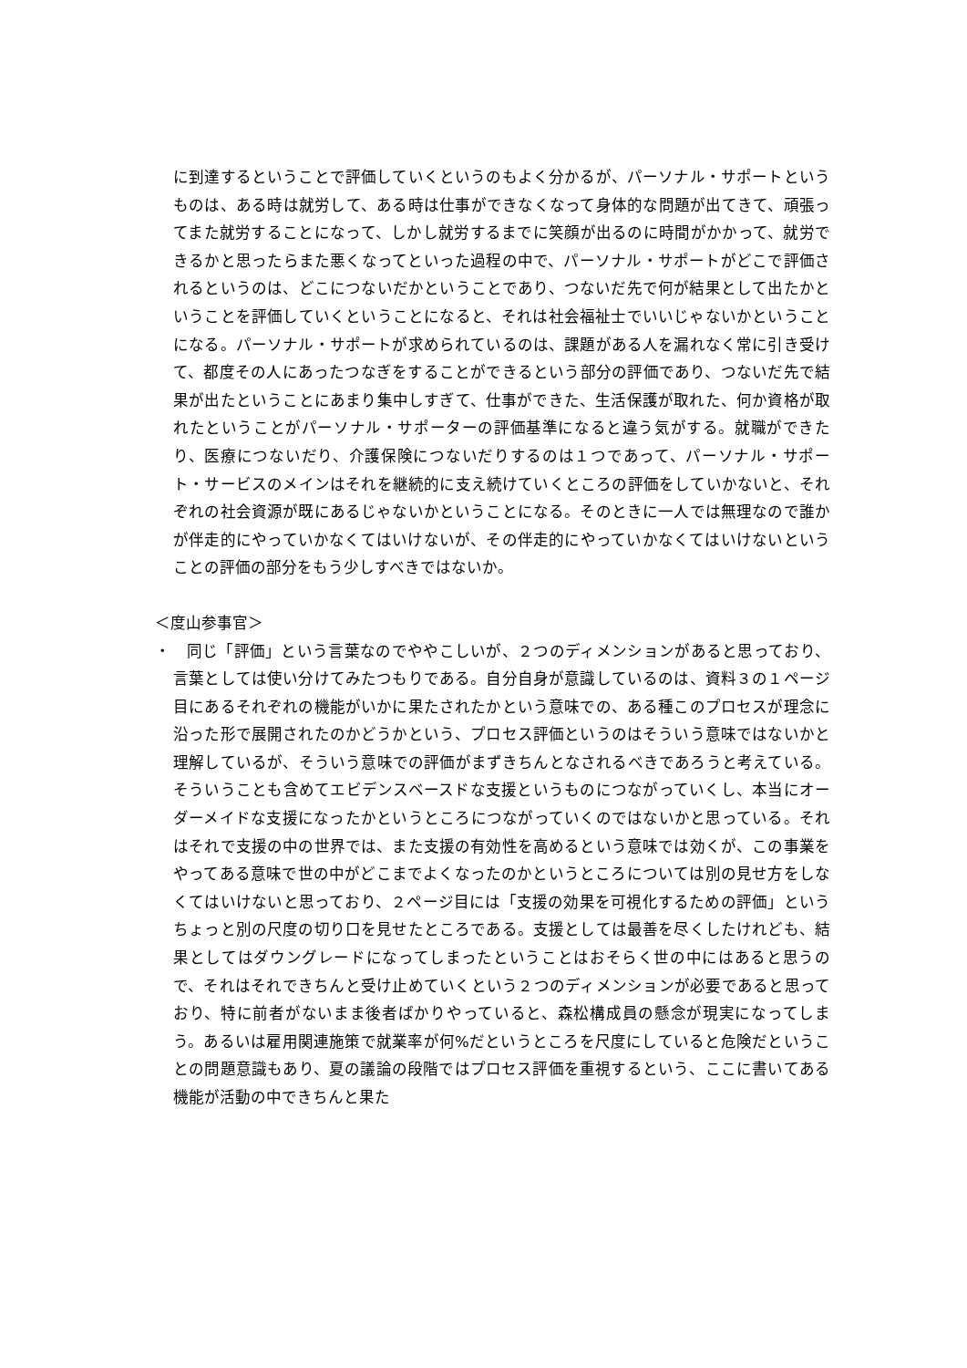に到達するということで評価していくというのもよく分かるが、パーソナル・サポートというものは、ある時は就労して、ある時は仕事ができなくなって身体的な問題が出てきて、頑張ってまた就労することになって、しかし就労するまでに笑顔が出るのに時間がかかって、就労できるかと思ったらまた悪くなってといった過程の中で、パーソナル・サポートがどこで評価されるというのは、どこにつないだかということであり、つないだ先で何が結果として出たかということを評価していくということになると、それは社会福祉士でいいじゃないかということになる。パーソナル・サポートが求められているのは、課題がある人を漏れなく常に引き受けて、都度その人にあったつなぎをすることができるという部分の評価であり、つないだ先で結果が出たということにあまり集中しすぎて、仕事ができた、生活保護が取れた、何か資格が取れたということがパーソナル・サポーターの評価基準になると違う気がする。就職ができたり、医療につないだり、介護保険につないだりするのは１つであって、パーソナル・サポート・サービスのメインはそれを継続的に支え続けていくところの評価をしていかないと、それぞれの社会資源が既にあるじゃないかということになる。そのときに一人では無理なので誰かが伴走的にやっていかなくてはいけないが、その伴走的にやっていかなくてはいけないということの評価の部分をもう少しすべきではないか。
＜度山参事官＞
・　同じ「評価」という言葉なのでややこしいが、２つのディメンションがあると思っており、言葉としては使い分けてみたつもりである。自分自身が意識しているのは、資料３の１ページ目にあるそれぞれの機能がいかに果たされたかという意味での、ある種このプロセスが理念に沿った形で展開されたのかどうかという、プロセス評価というのはそういう意味ではないかと理解しているが、そういう意味での評価がまずきちんとなされるべきであろうと考えている。そういうことも含めてエビデンスベースドな支援というものにつながっていくし、本当にオーダーメイドな支援になったかというところにつながっていくのではないかと思っている。それはそれで支援の中の世界では、また支援の有効性を高めるという意味では効くが、この事業をやってある意味で世の中がどこまでよくなったのかというところについては別の見せ方をしなくてはいけないと思っており、２ページ目には「支援の効果を可視化するための評価」というちょっと別の尺度の切り口を見せたところである。支援としては最善を尽くしたけれども、結果としてはダウングレードになってしまったということはおそらく世の中にはあると思うので、それはそれできちんと受け止めていくという２つのディメンションが必要であると思っており、特に前者がないまま後者ばかりやっていると、森松構成員の懸念が現実になってしまう。あるいは雇用関連施策で就業率が何%だというところを尺度にしていると危険だということの問題意識もあり、夏の議論の段階ではプロセス評価を重視するという、ここに書いてある機能が活動の中できちんと果た